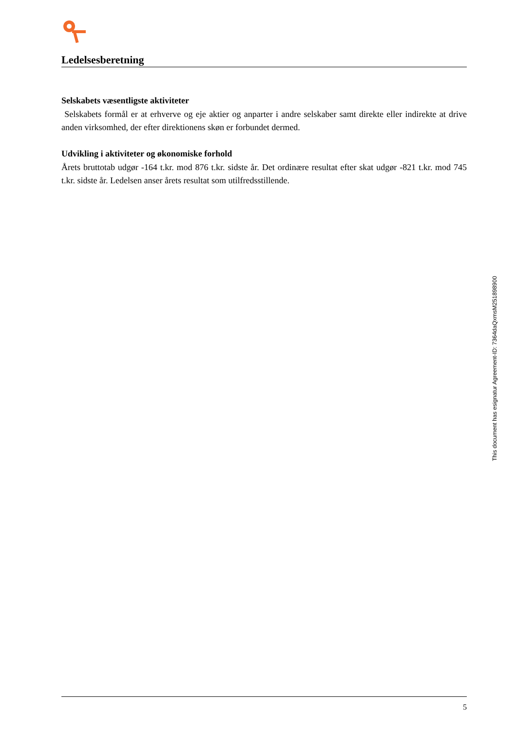Ledelsesberetning
Selskabets væsentligste aktiviteter
Selskabets formål er at erhverve og eje aktier og anparter i andre selskaber samt direkte eller indirekte at drive anden virksomhed, der efter direktionens skøn er forbundet dermed.
Udvikling i aktiviteter og økonomiske forhold
Årets bruttotab udgør -164 t.kr. mod 876 t.kr. sidste år. Det ordinære resultat efter skat udgør -821 t.kr. mod 745 t.kr. sidste år. Ledelsen anser årets resultat som utilfredsstillende.
This document has esignatur Agreement-ID: 7364daQxmsM251898900
5